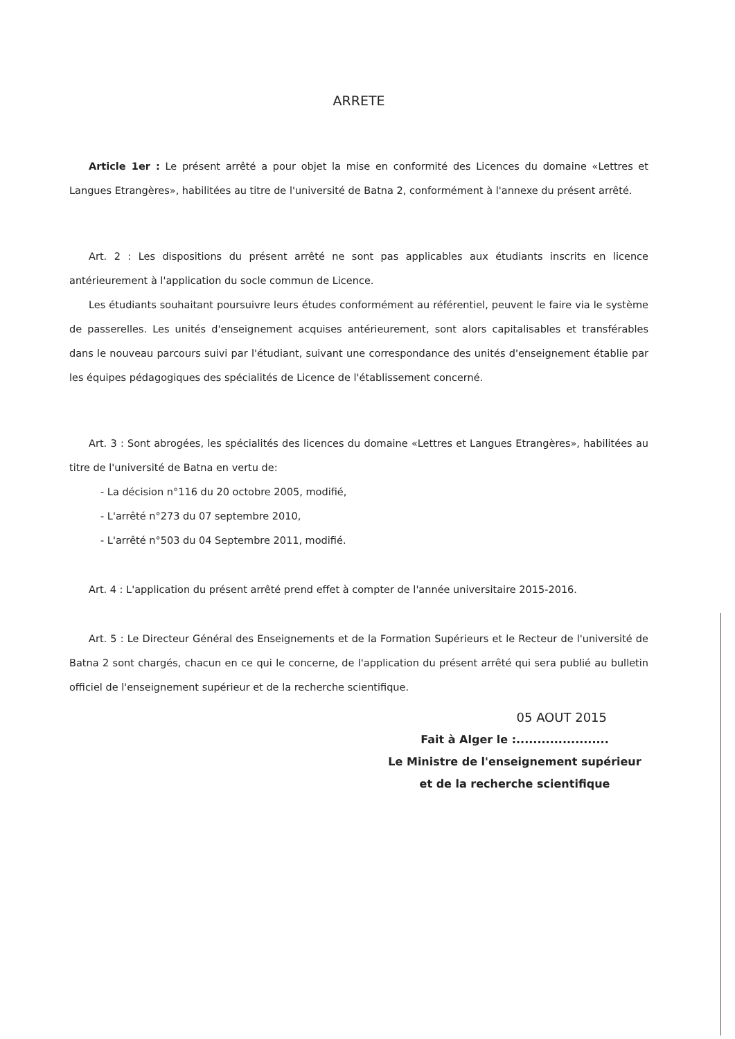ARRETE
Article 1er : Le présent arrêté a pour objet la mise en conformité des Licences du domaine «Lettres et Langues Etrangères», habilitées au titre de l'université de Batna 2, conformément à l'annexe du présent arrêté.
Art. 2 : Les dispositions du présent arrêté ne sont pas applicables aux étudiants inscrits en licence antérieurement à l'application du socle commun de Licence.
Les étudiants souhaitant poursuivre leurs études conformément au référentiel, peuvent le faire via le système de passerelles. Les unités d'enseignement acquises antérieurement, sont alors capitalisables et transférables dans le nouveau parcours suivi par l'étudiant, suivant une correspondance des unités d'enseignement établie par les équipes pédagogiques des spécialités de Licence de l'établissement concerné.
Art. 3 : Sont abrogées, les spécialités des licences du domaine «Lettres et Langues Etrangères», habilitées au titre de l'université de Batna en vertu de:
- La décision n°116 du 20 octobre 2005, modifié,
- L'arrêté n°273 du 07 septembre 2010,
- L'arrêté n°503 du 04 Septembre 2011, modifié.
Art. 4 : L'application du présent arrêté prend effet à compter de l'année universitaire 2015-2016.
Art. 5 : Le Directeur Général des Enseignements et de la Formation Supérieurs et le Recteur de l'université de Batna 2 sont chargés, chacun en ce qui le concerne, de l'application du présent arrêté qui sera publié au bulletin officiel de l'enseignement supérieur et de la recherche scientifique.
05 AOUT 2015
Fait à Alger le :......................
Le Ministre de l'enseignement supérieur
et de la recherche scientifique